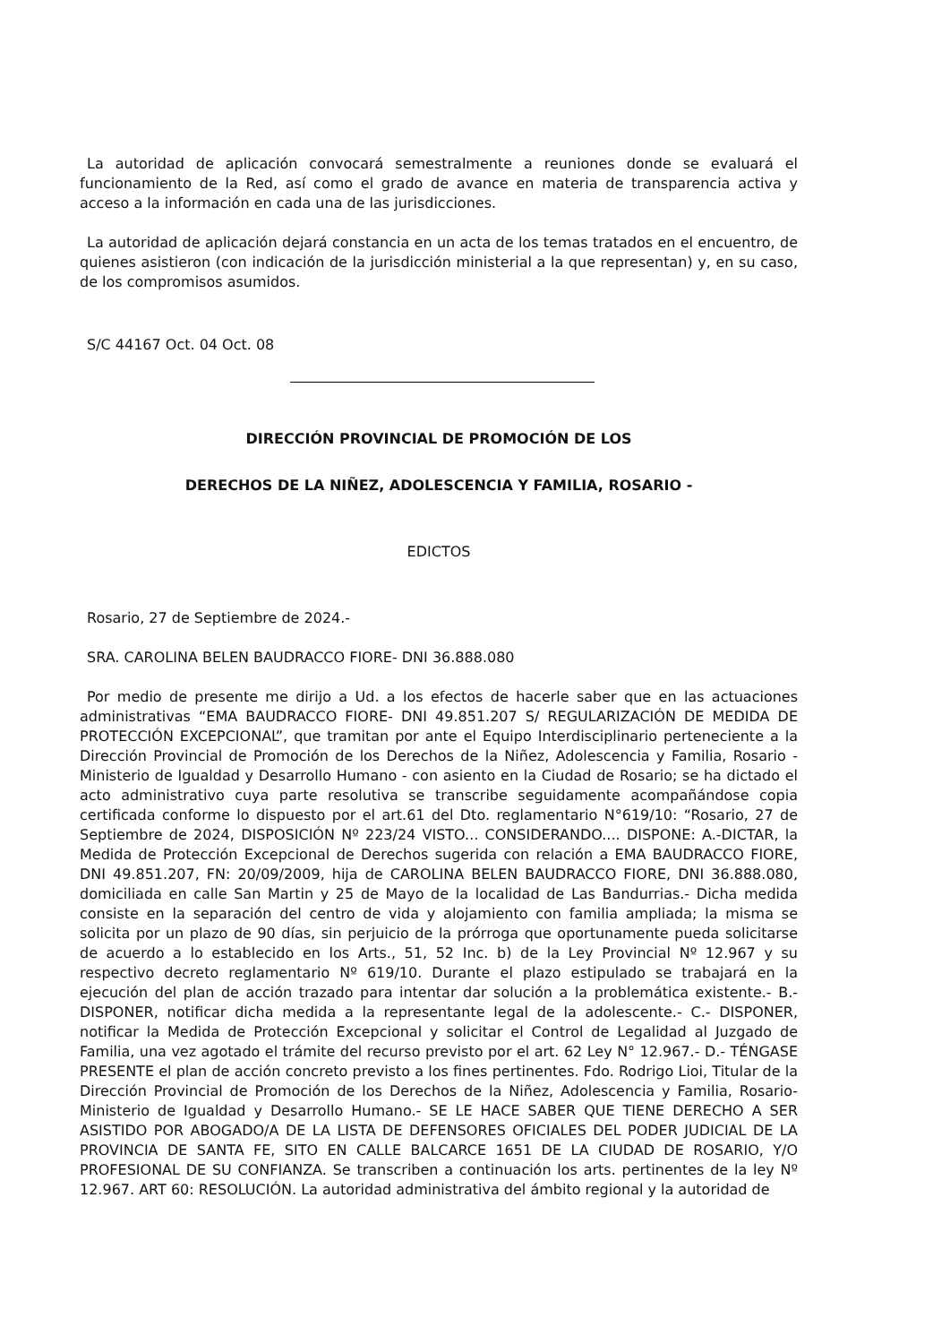La autoridad de aplicación convocará semestralmente a reuniones donde se evaluará el funcionamiento de la Red, así como el grado de avance en materia de transparencia activa y acceso a la información en cada una de las jurisdicciones.
La autoridad de aplicación dejará constancia en un acta de los temas tratados en el encuentro, de quienes asistieron (con indicación de la jurisdicción ministerial a la que representan) y, en su caso, de los compromisos asumidos.
S/C 44167 Oct. 04 Oct. 08
DIRECCIÓN PROVINCIAL DE PROMOCIÓN DE LOS
DERECHOS DE LA NIÑEZ, ADOLESCENCIA Y FAMILIA, ROSARIO -
EDICTOS
Rosario, 27 de Septiembre de 2024.-
SRA. CAROLINA BELEN BAUDRACCO FIORE- DNI 36.888.080
Por medio de presente me dirijo a Ud. a los efectos de hacerle saber que en las actuaciones administrativas “EMA BAUDRACCO FIORE- DNI 49.851.207 S/ REGULARIZACIÓN DE MEDIDA DE PROTECCIÓN EXCEPCIONAL”, que tramitan por ante el Equipo Interdisciplinario perteneciente a la Dirección Provincial de Promoción de los Derechos de la Niñez, Adolescencia y Familia, Rosario - Ministerio de Igualdad y Desarrollo Humano - con asiento en la Ciudad de Rosario; se ha dictado el acto administrativo cuya parte resolutiva se transcribe seguidamente acompañándose copia certificada conforme lo dispuesto por el art.61 del Dto. reglamentario N°619/10: “Rosario, 27 de Septiembre de 2024, DISPOSICIÓN Nº 223/24 VISTO... CONSIDERANDO.... DISPONE: A.-DICTAR, la Medida de Protección Excepcional de Derechos sugerida con relación a EMA BAUDRACCO FIORE, DNI 49.851.207, FN: 20/09/2009, hija de CAROLINA BELEN BAUDRACCO FIORE, DNI 36.888.080, domiciliada en calle San Martin y 25 de Mayo de la localidad de Las Bandurrias.- Dicha medida consiste en la separación del centro de vida y alojamiento con familia ampliada; la misma se solicita por un plazo de 90 días, sin perjuicio de la prórroga que oportunamente pueda solicitarse de acuerdo a lo establecido en los Arts., 51, 52 Inc. b) de la Ley Provincial Nº 12.967 y su respectivo decreto reglamentario Nº 619/10. Durante el plazo estipulado se trabajará en la ejecución del plan de acción trazado para intentar dar solución a la problemática existente.- B.- DISPONER, notificar dicha medida a la representante legal de la adolescente.- C.- DISPONER, notificar la Medida de Protección Excepcional y solicitar el Control de Legalidad al Juzgado de Familia, una vez agotado el trámite del recurso previsto por el art. 62 Ley N° 12.967.- D.- TÉNGASE PRESENTE el plan de acción concreto previsto a los fines pertinentes. Fdo. Rodrigo Lioi, Titular de la Dirección Provincial de Promoción de los Derechos de la Niñez, Adolescencia y Familia, Rosario- Ministerio de Igualdad y Desarrollo Humano.- SE LE HACE SABER QUE TIENE DERECHO A SER ASISTIDO POR ABOGADO/A DE LA LISTA DE DEFENSORES OFICIALES DEL PODER JUDICIAL DE LA PROVINCIA DE SANTA FE, SITO EN CALLE BALCARCE 1651 DE LA CIUDAD DE ROSARIO, Y/O PROFESIONAL DE SU CONFIANZA. Se transcriben a continuación los arts. pertinentes de la ley Nº 12.967. ART 60: RESOLUCIÓN. La autoridad administrativa del ámbito regional y la autoridad de